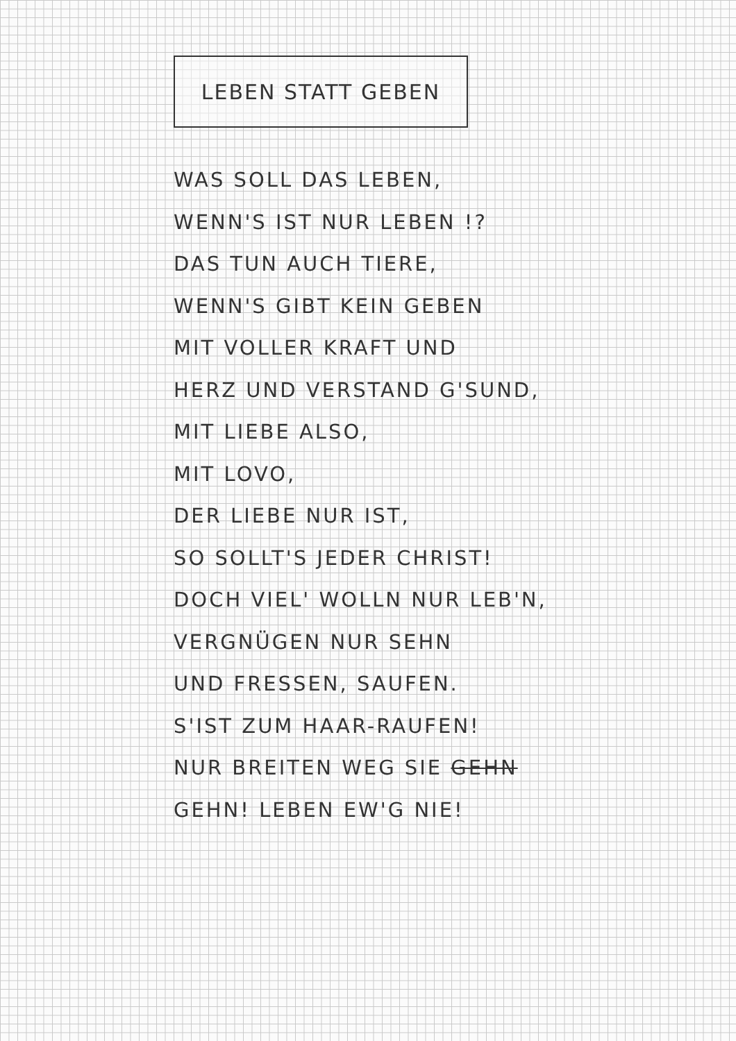LEBEN STATT GEBEN
WAS SOLL DAS LEBEN,
WENN'S IST NUR LEBEN !?
DAS TUN AUCH TIERE,
WENN'S GIBT KEIN GEBEN
MIT VOLLER KRAFT UND
HERZ UND VERSTAND G'SUND,
MIT LIEBE ALSO,
MIT LOVO,
DER LIEBE NUR IST,
SO SOLLT'S JEDER CHRIST!
DOCH VIEL' WOLLN NUR LEB'N,
VERGNÜGEN NUR SEHN
UND FRESSEN, SAUFEN.
S'IST ZUM HAAR-RAUFEN!
NUR BREITEN WEG SIE GEHN
GEHN! LEBEN EW'G NIE!